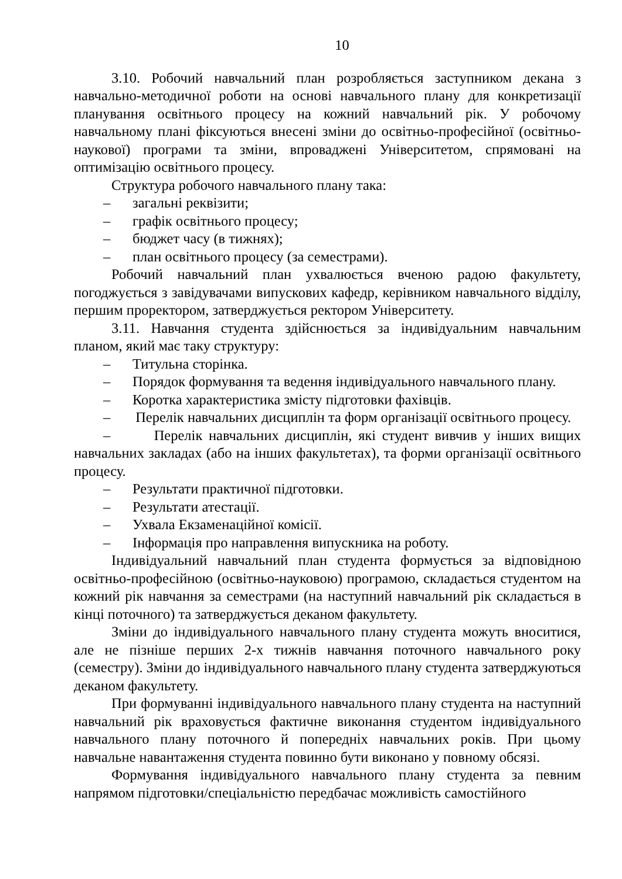10
3.10. Робочий навчальний план розробляється заступником декана з навчально-методичної роботи на основі навчального плану для конкретизації планування освітнього процесу на кожний навчальний рік. У робочому навчальному плані фіксуються внесені зміни до освітньо-професійної (освітньо-наукової) програми та зміни, впроваджені Університетом, спрямовані на оптимізацію освітнього процесу.
Структура робочого навчального плану така:
– загальні реквізити;
– графік освітнього процесу;
– бюджет часу (в тижнях);
– план освітнього процесу (за семестрами).
Робочий навчальний план ухвалюється вченою радою факультету, погоджується з завідувачами випускових кафедр, керівником навчального відділу, першим проректором, затверджується ректором Університету.
3.11. Навчання студента здійснюється за індивідуальним навчальним планом, який має таку структуру:
– Титульна сторінка.
– Порядок формування та ведення індивідуального навчального плану.
– Коротка характеристика змісту підготовки фахівців.
– Перелік навчальних дисциплін та форм організації освітнього процесу.
– Перелік навчальних дисциплін, які студент вивчив у інших вищих навчальних закладах (або на інших факультетах), та форми організації освітнього процесу.
– Результати практичної підготовки.
– Результати атестації.
– Ухвала Екзаменаційної комісії.
– Інформація про направлення випускника на роботу.
Індивідуальний навчальний план студента формується за відповідною освітньо-професійною (освітньо-науковою) програмою, складається студентом на кожний рік навчання за семестрами (на наступний навчальний рік складається в кінці поточного) та затверджується деканом факультету.
Зміни до індивідуального навчального плану студента можуть вноситися, але не пізніше перших 2-х тижнів навчання поточного навчального року (семестру). Зміни до індивідуального навчального плану студента затверджуються деканом факультету.
При формуванні індивідуального навчального плану студента на наступний навчальний рік враховується фактичне виконання студентом індивідуального навчального плану поточного й попередніх навчальних років. При цьому навчальне навантаження студента повинно бути виконано у повному обсязі.
Формування індивідуального навчального плану студента за певним напрямом підготовки/спеціальністю передбачає можливість самостійного